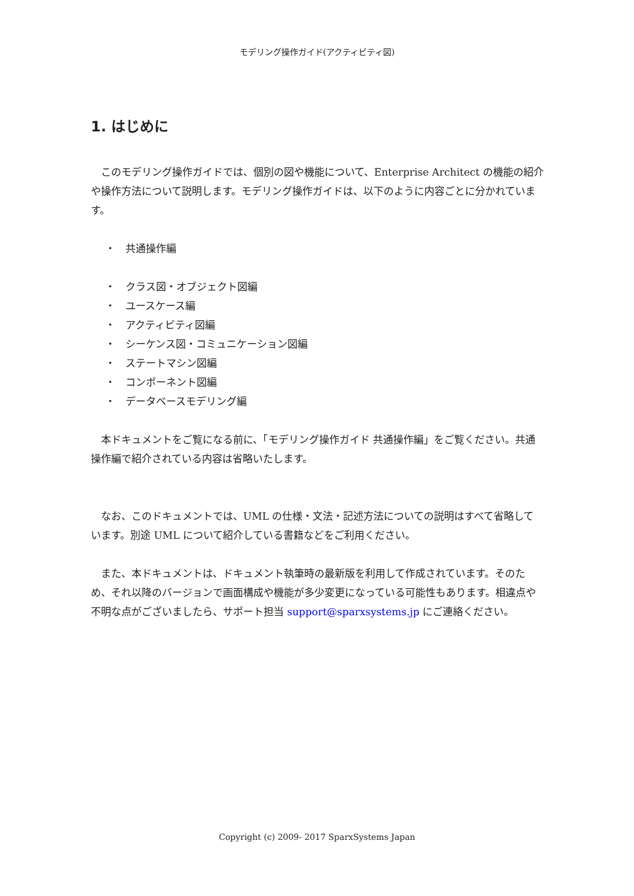モデリング操作ガイド(アクティビティ図)
1. はじめに
このモデリング操作ガイドでは、個別の図や機能について、Enterprise Architect の機能の紹介や操作方法について説明します。モデリング操作ガイドは、以下のように内容ごとに分かれています。
・　共通操作編
・　クラス図・オブジェクト図編
・　ユースケース編
・　アクティビティ図編
・　シーケンス図・コミュニケーション図編
・　ステートマシン図編
・　コンポーネント図編
・　データベースモデリング編
本ドキュメントをご覧になる前に、「モデリング操作ガイド 共通操作編」をご覧ください。共通操作編で紹介されている内容は省略いたします。
なお、このドキュメントでは、UML の仕様・文法・記述方法についての説明はすべて省略しています。別途 UML について紹介している書籍などをご利用ください。
また、本ドキュメントは、ドキュメント執筆時の最新版を利用して作成されています。そのため、それ以降のバージョンで画面構成や機能が多少変更になっている可能性もあります。相違点や不明な点がございましたら、サポート担当 support@sparxsystems.jp にご連絡ください。
Copyright (c) 2009- 2017 SparxSystems Japan